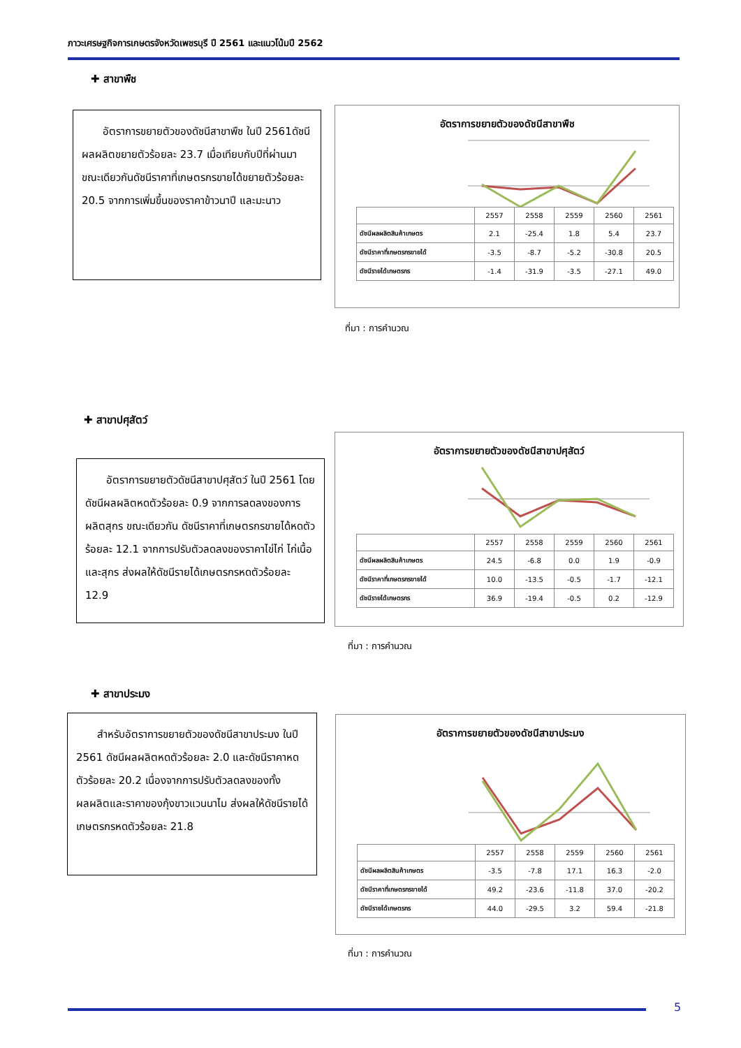ภาวะเศรษฐกิจการเกษตรจังหวัดเพชรบุรี ปี 2561 และแนวโน้มปี 2562
✚ สาขาพืช
  อัตราการขยายตัวของดัชนีสาขาพืช ในปี 2561ดัชนีผลผลิตขยายตัวร้อยละ 23.7 เมื่อเทียบกับปีที่ผ่านมา ขณะเดียวกันดัชนีราคาที่เกษตรกรขายได้ขยายตัวร้อยละ 20.5 จากการเพิ่มขึ้นของราคาข้าวนาปี และมะนาว
อัตราการขยายตัวของดัชนีสาขาพืช
| | 2557 | 2558 | 2559 | 2560 | 2561 |
| ดัชนีผลผลิตสินค้าเกษตร | 2.1 | -25.4 | 1.8 | 5.4 | 23.7 |
| ดัชนีราคาที่เกษตรกรขายได้ | -3.5 | -8.7 | -5.2 | -30.8 | 20.5 |
| ดัชนีรายได้เกษตรกร | -1.4 | -31.9 | -3.5 | -27.1 | 49.0 |
ที่มา : การคำนวณ
✚ สาขาปศุสัตว์
  อัตราการขยายตัวดัชนีสาขาปศุสัตว์ ในปี 2561 โดยดัชนีผลผลิตหดตัวร้อยละ 0.9 จากการลดลงของการผลิตสุกร ขณะเดียวกัน ดัชนีราคาที่เกษตรกรขายได้หดตัวร้อยละ 12.1 จากการปรับตัวลดลงของราคาไข่ไก่ ไก่เนื้อ และสุกร ส่งผลให้ดัชนีรายได้เกษตรกรหดตัวร้อยละ 12.9
อัตราการขยายตัวของดัชนีสาขาปศุสัตว์
| | 2557 | 2558 | 2559 | 2560 | 2561 |
| ดัชนีผลผลิตสินค้าเกษตร | 24.5 | -6.8 | 0.0 | 1.9 | -0.9 |
| ดัชนีราคาที่เกษตรกรขายได้ | 10.0 | -13.5 | -0.5 | -1.7 | -12.1 |
| ดัชนีรายได้เกษตรกร | 36.9 | -19.4 | -0.5 | 0.2 | -12.9 |
ที่มา : การคำนวณ
✚ สาขาประมง
  สำหรับอัตราการขยายตัวของดัชนีสาขาประมง ในปี 2561 ดัชนีผลผลิตหดตัวร้อยละ 2.0 และดัชนีราคาหดตัวร้อยละ 20.2 เนื่องจากการปรับตัวลดลงของทั้งผลผลิตและราคาของกุ้งขาวแวนนาไม ส่งผลให้ดัชนีรายได้เกษตรกรหดตัวร้อยละ 21.8
อัตราการขยายตัวของดัชนีสาขาประมง
| | 2557 | 2558 | 2559 | 2560 | 2561 |
| ดัชนีผลผลิตสินค้าเกษตร | -3.5 | -7.8 | 17.1 | 16.3 | -2.0 |
| ดัชนีราคาที่เกษตรกรขายได้ | 49.2 | -23.6 | -11.8 | 37.0 | -20.2 |
| ดัชนีรายได้เกษตรกร | 44.0 | -29.5 | 3.2 | 59.4 | -21.8 |
ที่มา : การคำนวณ
5